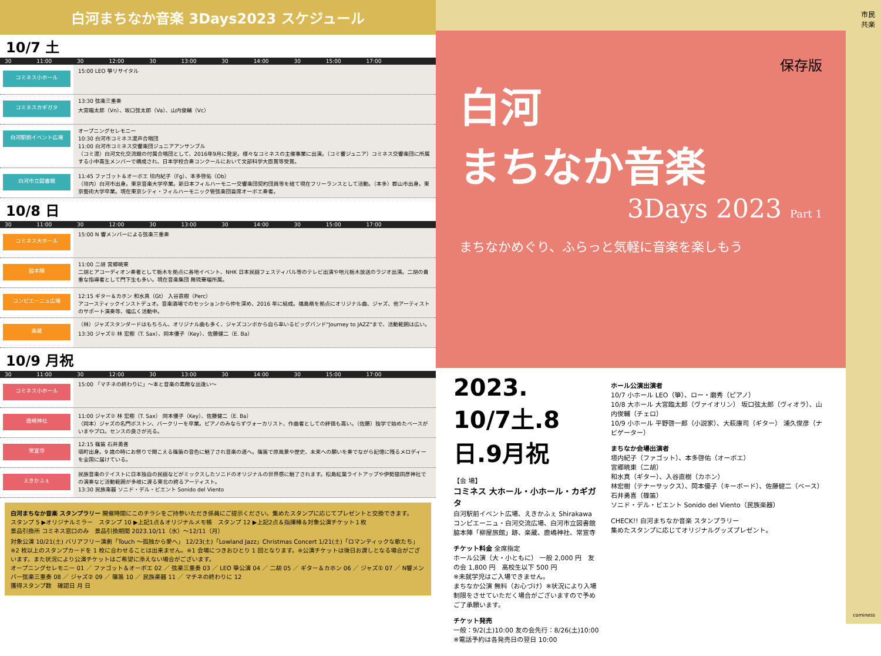白河まちなか音楽 3Days2023 スケジュール
10/7 土
30 11:00 30 12:00 30 13:00 30 14:00 30 15:00 17:00
コミネス小ホール
15:00 LEO 箏リサイタル
コミネスカギガタ
13:30 弦楽三重奏
大宮臨太郎（Vn）、坂口弦太郎（Va）、山内俊輔（Vc）
白河駅前イベント広場
オープニングセレモニー
10:30 白河市コミネス混声合唱団
11:00 白河市コミネス交響楽団ジュニアアンサンブル
（コミ混）白河文化交流館の付属合唱団として、2016年9月に発足。様々なコミネスの主催事業に出演。（コミ響ジュニア）コミネス交響楽団に所属する小中高生メンバーで構成され、日本学校合奏コンクールにおいて文部科学大臣賞等受賞。
白河市立図書館
11:45 ファゴット＆オーボエ 垣内紀子（Fg）、本多啓佑（Ob）
（垣内）白河市出身。東京音楽大学卒業。新日本フィルハーモニー交響楽団契約団員等を経て現在フリーランスとして活動。（本多）郡山市出身。東京藝術大学卒業。現在東京シティ・フィルハーモニック管弦楽団首席オーボエ奏者。
10/8 日
30 11:00 30 12:00 30 13:00 30 14:00 30 15:00 17:00
コミネス大ホール
15:00 N 響メンバーによる弦楽三重奏
脇本陣
11:00 二胡 宮郷暁東
二胡とアコーディオン奏者として栃木を拠点に各地イベント、NHK 日本民謡フェスティバル等のテレビ出演や地元栃木放送のラジオ出演。二胡の貴重な指導者として門下生も多い。現在音楽集団 舞琉華瑠所属。
コンピエーニュ広場
12:15 ギター＆カホン 和水真（Gt） 入谷直樹（Perc）
アコースティックインストデュオ。音楽酒場でのセッションから仲を深め、2016 年に結成。福島県を拠点にオリジナル曲、ジャズ、他アーティストのサポート演奏等、幅広く活動中。
楽蔵
（林）ジャズスタンダードはもちろん、オリジナル曲も多く、ジャズコンボから自ら率いるビッグバンド"Journey to JAZZ"まで、活動範囲は広い。
13:30 ジャズ① 林 宏樹（T. Sax）、岡本優子（Key）、佐藤健二（E. Ba）
10/9 月祝
30 11:00 30 12:00 30 13:00 30 14:00 30 15:00 17:00
コミネス小ホール
15:00 「マチネの終わりに」～本と音楽の素敵な出逢い～
鹿嶋神社
11:00 ジャズ② 林 宏樹（T. Sax） 岡本優子（Key）、佐藤健二（E. Ba）
（岡本）ジャズの名門ボストン、バークリーを卒業。ピアノのみならずヴォーカリスト、作曲者としての評価も高い。（佐藤）独学で始めたベースがいまやプロ。センスの良さが光る。
常宣寺
12:15 篠笛 石井勇喜
塙町出身。9 歳の時にお祭りで聞こえる篠笛の音色に魅了され音楽の道へ。篠笛で原風景や歴史、未来への願いを奏でながら記憶に残るメロディーを全国に届けている。
えきかふぇ
民族音楽のテイストに日本独自の民謡などがミックスしたソニドのオリジナルの世界感に魅了されます。松島紅葉ライトアップや伊勢猿田彦神社での演奏など活動範囲が多岐に渡る東北の誇るアーティスト。
13:30 民族楽器 ソニド・デル・ビエント Sonido del Viento
白河まちなか音楽 スタンプラリー 開催時間にこのチラシをご持参いただき係員にご提示ください。集めたスタンプに応じてプレゼントと交換できます。
スタンプ 5 ▶オリジナルミラー　スタンプ 10 ▶上記1点＆オリジナルメモ帳　スタンプ 12 ▶上記2点＆指揮棒＆対象公演チケット１枚
景品引換所 コミネス窓口のみ　景品引換期間 2023.10/11（水）〜12/11（月）
対象公演 10/21(土) バリアフリー演劇「Touch 〜孤独から愛へ」 12/23(土)「Lowland Jazz」Christmas Concert 1/21(土)「ロマンティックな歌たち」
※2 枚以上のスタンプカードを 1 枚に合わせることは出来ません。※1 会場につきおひとり 1 回となります。※公演チケットは後日お渡しとなる場合がございます。また状況により公演チケットはご希望に添えない場合がございます。
オープニングセレモニー 01 ／ ファゴット＆オーボエ 02 ／ 弦楽三重奏 03 ／ LEO 箏公演 04 ／ 二胡 05 ／ ギター＆カホン 06 ／ ジャズ① 07 ／ N響メンバー弦楽三重奏 08 ／ ジャズ② 09 ／ 篠笛 10 ／ 民族楽器 11 ／ マチネの終わりに 12
獲得スタンプ数　確認日 月 日
市民
共楽
保存版
白河
まちなか音楽
3Days 2023 Part 1
まちなかめぐり、ふらっと気軽に音楽を楽しもう
2023.
10/7土.8日.9月祝
【会 場】
コミネス 大ホール・小ホール・カギガタ
白河駅前イベント広場、えきかふぇ Shirakawa コンピエーニュ・白河交流広場、白河市立図書館 脇本陣「柳屋旅館」跡、楽蔵、鹿嶋神社、常宣寺
チケット料金 全席指定
ホール公演（大・小ともに） 一般 2,000 円　友の会 1,800 円　高校生以下 500 円
※未就学児はご入場できません。
まちなか公演 無料（お心づけ）※状況により入場制限をさせていただく場合がございますので予めご了承願います。
チケット発売
一般：9/2(土)10:00 友の会先行：8/26(土)10:00 ※電話予約は各発売日の翌日 10:00
ホール公演出演者
10/7 小ホール LEO（箏）、ロー・磨秀（ピアノ）
10/8 大ホール 大宮臨太郎（ヴァイオリン） 坂口弦太郎（ヴィオラ）、山内俊輔（チェロ）
10/9 小ホール 平野啓一郎（小説家）、大萩康司（ギター） 浦久俊彦（ナビゲーター）
まちなか会場出演者
垣内紀子（ファゴット）、本多啓佑（オーボエ）
宮郷暁東（二胡）
和水真（ギター）、入谷直樹（カホン）
林宏樹（テナーサックス）、岡本優子（キーボード）、佐藤健二（ベース）
石井勇喜（篠笛）
ソニド・デル・ビエント Sonido del Viento（民族楽器）
CHECK!! 白河まちなか音楽 スタンプラリー
集めたスタンプに応じてオリジナルグッズプレゼント。
cominess